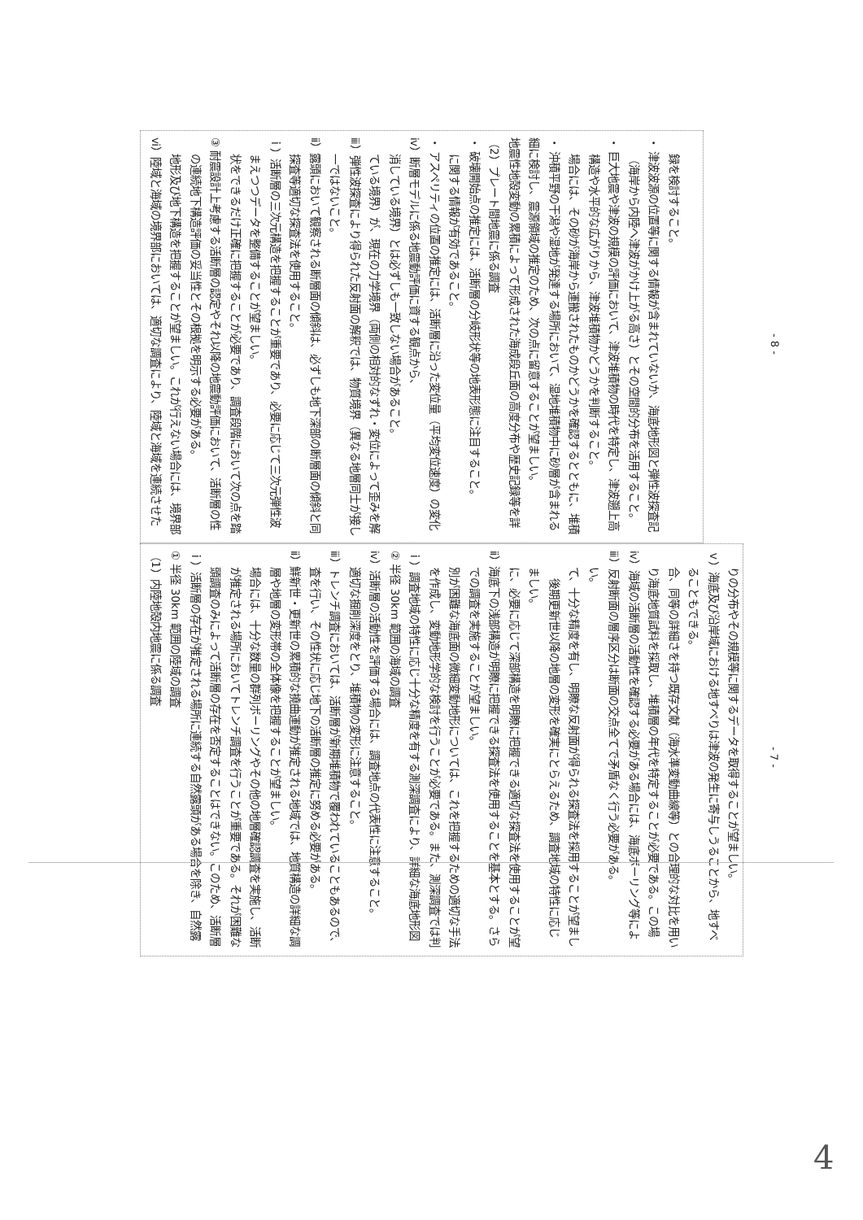（1）内陸地殻内地震に係る調査
① 半径 30km 範囲の陸域の調査
ｉ）活断層の存在が推定される場所に連続する自然露頭がある場合を除き、自然露頭調査のみによって活断層の存在を否定することはできない。このため、活断層が推定される場所においてトレンチ調査を行うことが重要である。それが困難な場合には、十分な数量の群列ボーリングやその他の地層確認調査を実施し、活断層や地層の変形帯の全体像を把握することが望ましい。
ⅱ）鮮新世・更新世の累積的な撓曲運動が推定される地域では、地質構造の詳細な調査を行い、その性状に応じ地下の活断層の推定に努める必要がある。
ⅲ）トレンチ調査においては、活断層が新期堆積物で覆われていることもあるので、適切な掘削深度をとり、堆積物の変形に注意すること。
ⅳ）活断層の活動性を評価する場合には、調査地点の代表性に注意すること。
② 半径 30km 範囲の海域の調査
ｉ）調査地域の特性に応じ十分な精度を有する測深調査により、詳細な海底地形図を作成し、変動地形学的な検討を行うことが必要である。また、測深調査では判別が困難な海底面の微細変動地形については、これを把握するための適切な手法での調査を実施することが望ましい。
ⅱ）海底下の浅部構造が明瞭に把握できる探査法を使用することを基本とする。さらに、必要に応じて深部構造を明瞭に把握できる適切な探査法を使用することが望ましい。
後期更新世以降の地層の変形を確実にとらえるため、調査地域の特性に応じて、十分な精度を有し、明瞭な反射面が得られる探査法を採用することが望ましい。
ⅲ）反射断面の層序区分は断面の交点全てで矛盾なく行う必要がある。
ⅳ）海域の活断層の活動性を確認する必要がある場合には、海底ボーリング等により海底地質試料を採取し、堆積層の年代を特定することが必要である。この場合、同等の詳細さを持つ既存文献（海水準変動曲線等）との合理的な対比を用いることもできる。
ｖ）海底及び沿岸域における地すべりは津波の発生に寄与しうることから、地すべりの分布やその規模等に関するデータを取得することが望ましい。
- 7 -
ⅵ）陸域と海域の境界部においては、適切な調査により、陸域と海域を連続させた地形及び地下構造を把握することが望ましい。これが行えない場合には、境界部の連続地下構造評価の妥当性とその根拠を明示する必要がある。
③ 耐震設計上考慮する活断層の認定やそれ以降の地震動評価において、活断層の性状をできるだけ正確に把握することが必要であり、調査段階において次の点を踏まえつつデータを整備することが望ましい。
ｉ）活断層の三次元構造を把握することが重要であり、必要に応じて三次元弾性波探査等適切な探査法を使用すること。
ⅱ）露頭において観察される断層面の傾斜は、必ずしも地下深部の断層面の傾斜と同一ではないこと。
ⅲ）弾性波探査により得られた反射面の解釈では、物質境界（異なる地層同士が接している境界）が、現在の力学境界（両側の相対的なずれ・変位によって歪みを解消している境界）とは必ずしも一致しない場合があること。
ⅳ）断層モデルに係る地震動評価に資する観点から、
・ アスペリティの位置の推定には、活断層に沿った変位量（平均変位速度）の変化に関する情報が有効であること。
・ 破壊開始点の推定には、活断層の分岐形状等の地表形態に注目すること。
（2）プレート間地震に係る調査
地震性地殻変動の累積によって形成された海成段丘面の高度分布や歴史記録等を詳細に検討し、震源領域の推定のため、次の点に留意することが望ましい。
・ 沖積平野の干潟や湿地が発達する場所において、湿地堆積物中に砂層が含まれる場合には、その砂が海岸から運搬されたものかどうかを確認するとともに、堆積構造や水平的な広がりから、津波堆積物かどうかを判断すること。
・ 巨大地震や津波の規模の評価において、津波堆積物の時代を特定し、津波遡上高（海岸から内陸へ津波がかけ上がる高さ）とその空間的分布を活用すること。
・ 津波波源の位置等に関する情報が含まれていないか、海底地形図と弾性波探査記録を検討すること。
- 8 -
4